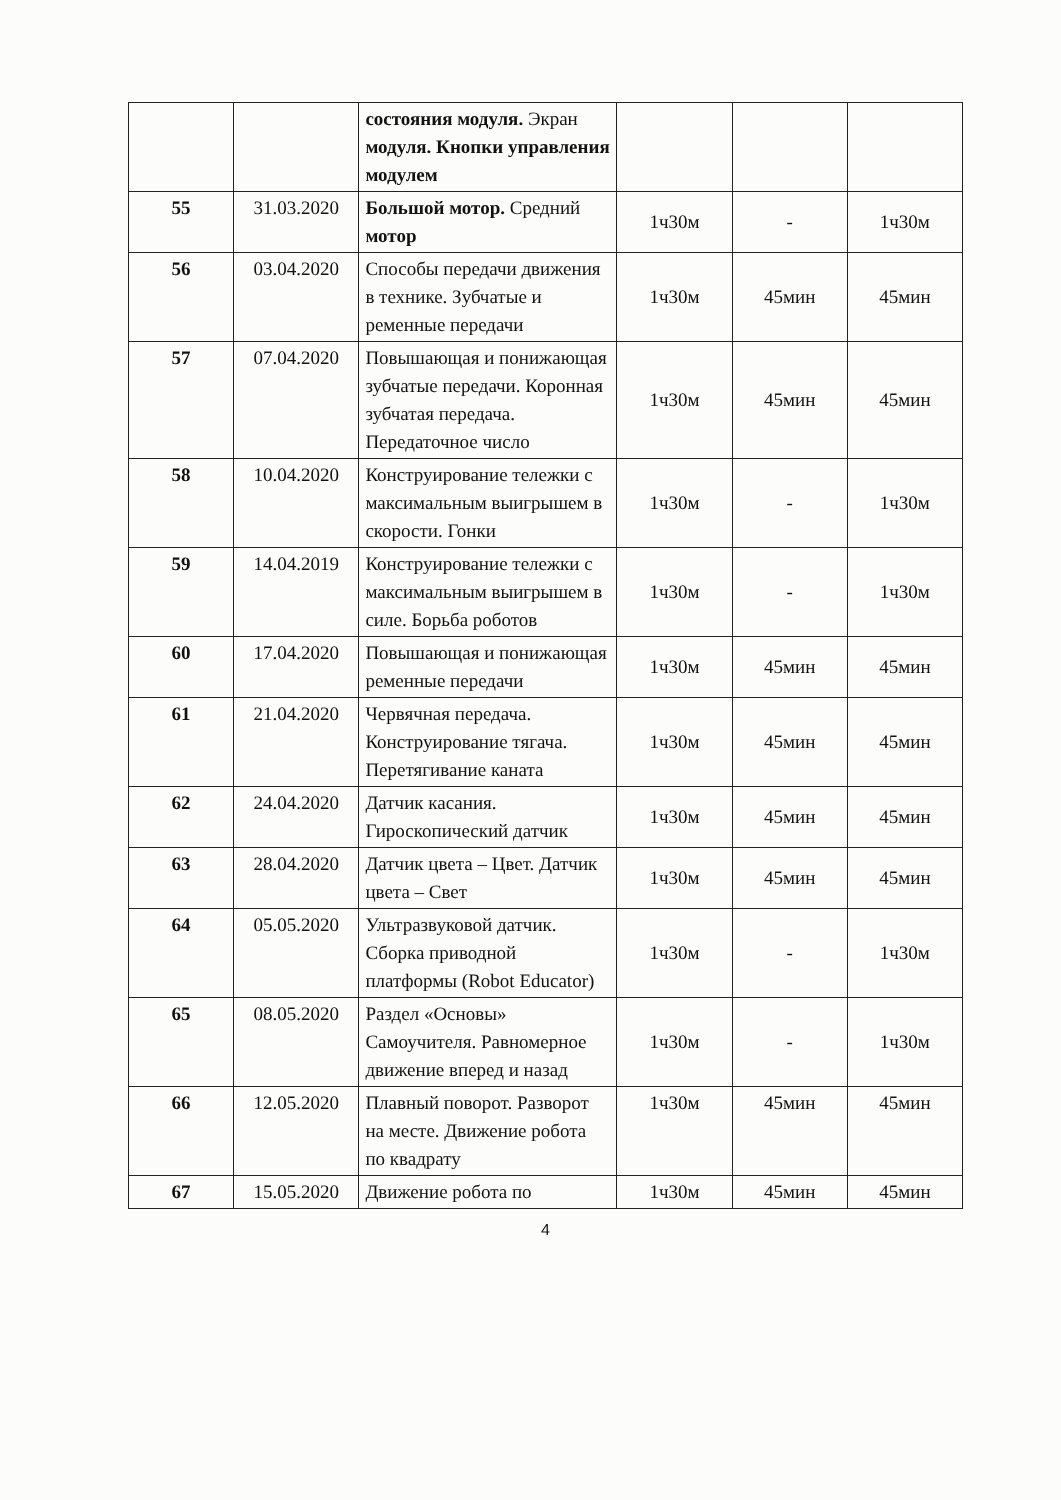| | | состояния модуля. Экран модуля. Кнопки управления модулем | | | |
| 55 | 31.03.2020 | Большой мотор. Средний мотор | 1ч30м | - | 1ч30м |
| 56 | 03.04.2020 | Способы передачи движения в технике. Зубчатые и ременные передачи | 1ч30м | 45мин | 45мин |
| 57 | 07.04.2020 | Повышающая и понижающая зубчатые передачи. Коронная зубчатая передача. Передаточное число | 1ч30м | 45мин | 45мин |
| 58 | 10.04.2020 | Конструирование тележки с максимальным выигрышем в скорости. Гонки | 1ч30м | - | 1ч30м |
| 59 | 14.04.2019 | Конструирование тележки с максимальным выигрышем в силе. Борьба роботов | 1ч30м | - | 1ч30м |
| 60 | 17.04.2020 | Повышающая и понижающая ременные передачи | 1ч30м | 45мин | 45мин |
| 61 | 21.04.2020 | Червячная передача. Конструирование тягача. Перетягивание каната | 1ч30м | 45мин | 45мин |
| 62 | 24.04.2020 | Датчик касания. Гироскопический датчик | 1ч30м | 45мин | 45мин |
| 63 | 28.04.2020 | Датчик цвета – Цвет. Датчик цвета – Свет | 1ч30м | 45мин | 45мин |
| 64 | 05.05.2020 | Ультразвуковой датчик. Сборка приводной платформы (Robot Educator) | 1ч30м | - | 1ч30м |
| 65 | 08.05.2020 | Раздел «Основы» Самоучителя. Равномерное движение вперед и назад | 1ч30м | - | 1ч30м |
| 66 | 12.05.2020 | Плавный поворот. Разворот на месте. Движение робота по квадрату | 1ч30м | 45мин | 45мин |
| 67 | 15.05.2020 | Движение робота по | 1ч30м | 45мин | 45мин |
4